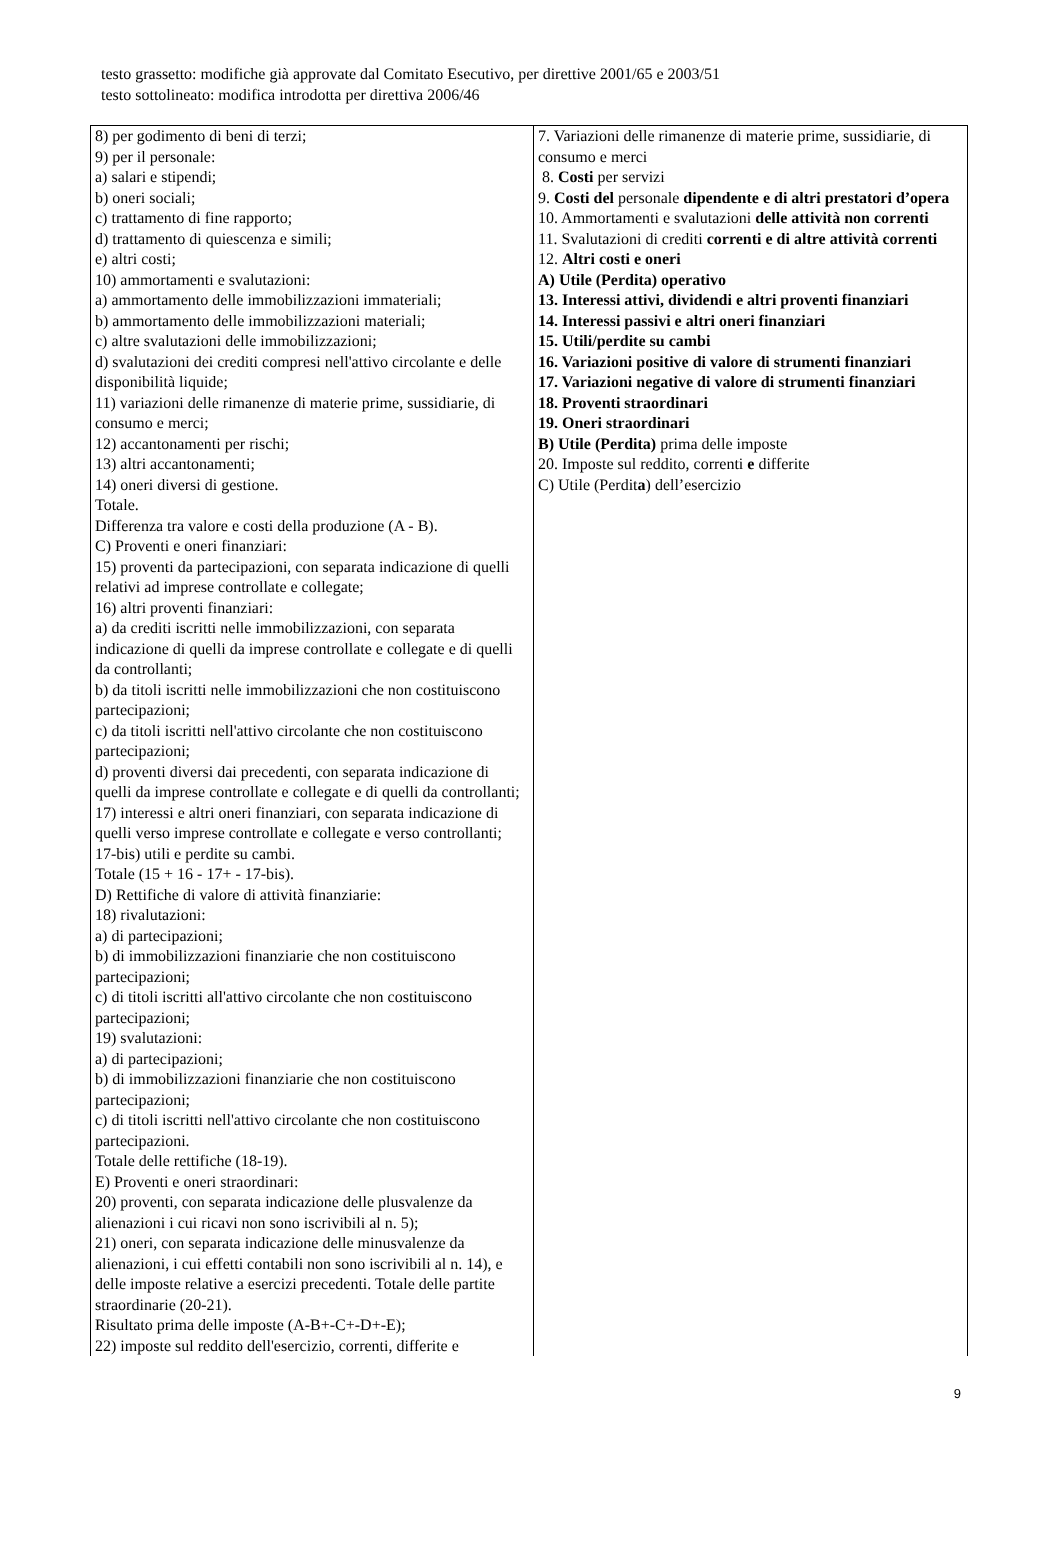testo grassetto: modifiche già approvate dal Comitato Esecutivo, per direttive 2001/65 e 2003/51
testo sottolineato: modifica introdotta per direttiva 2006/46
| 8) per godimento di beni di terzi; 9) per il personale: a) salari e stipendi; b) oneri sociali; c) trattamento di fine rapporto; d) trattamento di quiescenza e simili; e) altri costi; 10) ammortamenti e svalutazioni: a) ammortamento delle immobilizzazioni immateriali; b) ammortamento delle immobilizzazioni materiali; c) altre svalutazioni delle immobilizzazioni; d) svalutazioni dei crediti compresi nell'attivo circolante e delle disponibilità liquide; 11) variazioni delle rimanenze di materie prime, sussidiarie, di consumo e merci; 12) accantonamenti per rischi; 13) altri accantonamenti; 14) oneri diversi di gestione. Totale. Differenza tra valore e costi della produzione (A - B). C) Proventi e oneri finanziari: 15) proventi da partecipazioni, con separata indicazione di quelli relativi ad imprese controllate e collegate; 16) altri proventi finanziari: a) da crediti iscritti nelle immobilizzazioni, con separata indicazione di quelli da imprese controllate e collegate e di quelli da controllanti; b) da titoli iscritti nelle immobilizzazioni che non costituiscono partecipazioni; c) da titoli iscritti nell'attivo circolante che non costituiscono partecipazioni; d) proventi diversi dai precedenti, con separata indicazione di quelli da imprese controllate e collegate e di quelli da controllanti; 17) interessi e altri oneri finanziari, con separata indicazione di quelli verso imprese controllate e collegate e verso controllanti; 17-bis) utili e perdite su cambi. Totale (15 + 16 - 17+ - 17-bis). D) Rettifiche di valore di attività finanziarie: 18) rivalutazioni: a) di partecipazioni; b) di immobilizzazioni finanziarie che non costituiscono partecipazioni; c) di titoli iscritti all'attivo circolante che non costituiscono partecipazioni; 19) svalutazioni: a) di partecipazioni; b) di immobilizzazioni finanziarie che non costituiscono partecipazioni; c) di titoli iscritti nell'attivo circolante che non costituiscono partecipazioni. Totale delle rettifiche (18-19). E) Proventi e oneri straordinari: 20) proventi, con separata indicazione delle plusvalenze da alienazioni i cui ricavi non sono iscrivibili al n. 5); 21) oneri, con separata indicazione delle minusvalenze da alienazioni, i cui effetti contabili non sono iscrivibili al n. 14), e delle imposte relative a esercizi precedenti. Totale delle partite straordinarie (20-21). Risultato prima delle imposte (A-B+-C+-D+-E); 22) imposte sul reddito dell'esercizio, correnti, differite e | 7. Variazioni delle rimanenze di materie prime, sussidiarie, di consumo e merci 8. Costi per servizi 9. Costi del personale dipendente e di altri prestatori d’opera 10. Ammortamenti e svalutazioni delle attività non correnti 11. Svalutazioni di crediti correnti e di altre attività correnti 12. Altri costi e oneri A) Utile (Perdita) operativo 13. Interessi attivi, dividendi e altri proventi finanziari 14. Interessi passivi e altri oneri finanziari 15. Utili/perdite su cambi 16. Variazioni positive di valore di strumenti finanziari 17. Variazioni negative di valore di strumenti finanziari 18. Proventi straordinari 19. Oneri straordinari B) Utile (Perdita) prima delle imposte 20. Imposte sul reddito, correnti e differite C) Utile (Perdit a ) dell’esercizio |
9